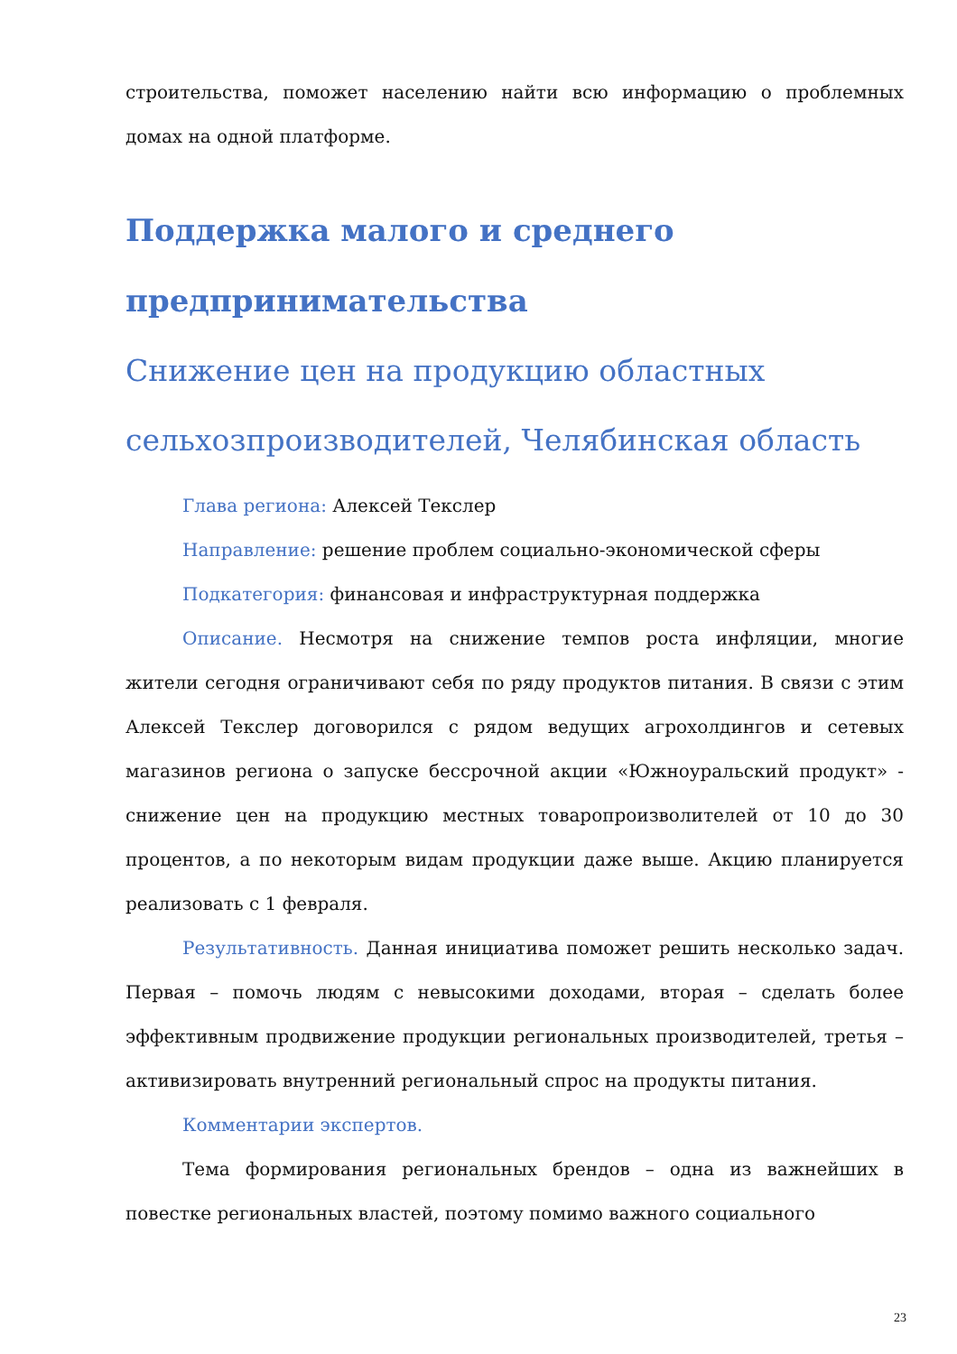строительства, поможет населению найти всю информацию о проблемных домах на одной платформе.
Поддержка малого и среднего предпринимательства
Снижение цен на продукцию областных сельхозпроизводителей, Челябинская область
Глава региона: Алексей Текслер
Направление: решение проблем социально-экономической сферы
Подкатегория: финансовая и инфраструктурная поддержка
Описание. Несмотря на снижение темпов роста инфляции, многие жители сегодня ограничивают себя по ряду продуктов питания. В связи с этим Алексей Текслер договорился с рядом ведущих агрохолдингов и сетевых магазинов региона о запуске бессрочной акции «Южноуральский продукт» - снижение цен на продукцию местных товаропроизволителей от 10 до 30 процентов, а по некоторым видам продукции даже выше. Акцию планируется реализовать с 1 февраля.
Результативность. Данная инициатива поможет решить несколько задач. Первая – помочь людям с невысокими доходами, вторая – сделать более эффективным продвижение продукции региональных производителей, третья – активизировать внутренний региональный спрос на продукты питания.
Комментарии экспертов.
Тема формирования региональных брендов – одна из важнейших в повестке региональных властей, поэтому помимо важного социального
23